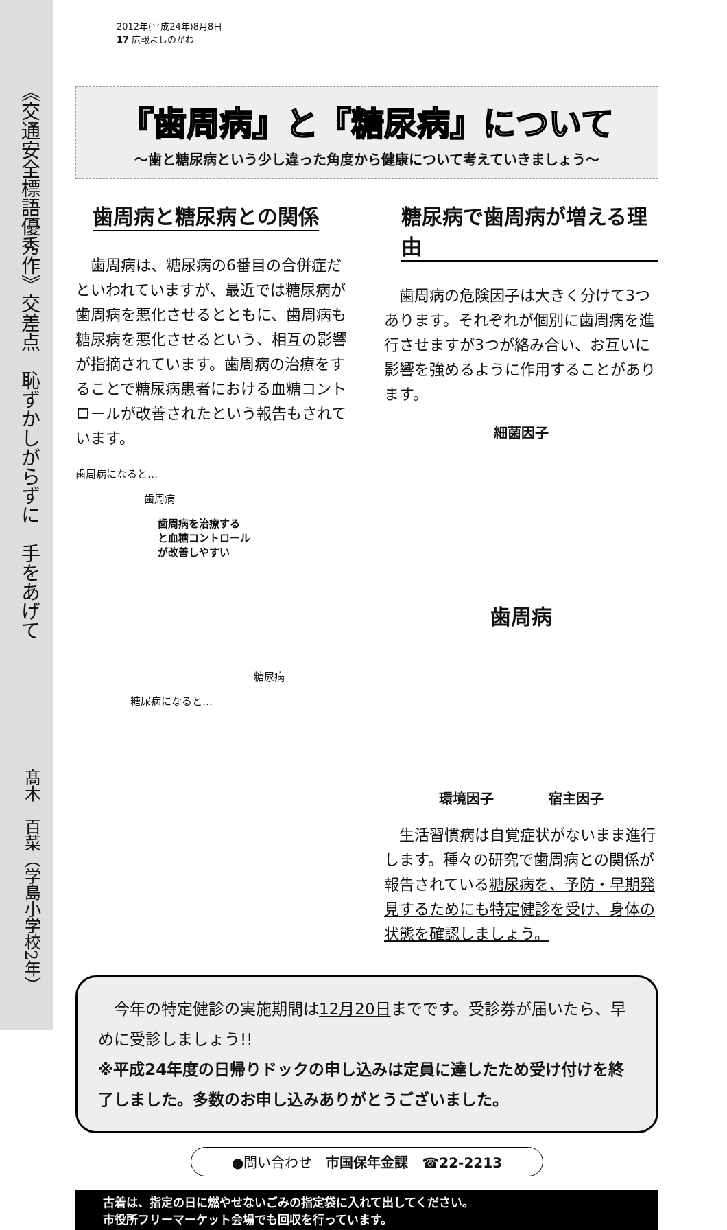《交通安全標語優秀作》交差点　恥ずかしがらずに　手をあげて
髙木　百菜（学島小学校2年）
2012年(平成24年)8月8日
17 広報よしのがわ
『歯周病』と『糖尿病』について
～歯と糖尿病という少し違った角度から健康について考えていきましょう～
歯周病と糖尿病との関係
歯周病は、糖尿病の6番目の合併症だといわれていますが、最近では糖尿病が歯周病を悪化させるとともに、歯周病も糖尿病を悪化させるという、相互の影響が指摘されています。歯周病の治療をすることで糖尿病患者における血糖コントロールが改善されたという報告もされています。
歯周病になると…
歯周病
歯周病を治療する
と血糖コントロール
が改善しやすい
糖尿病
糖尿病になると…
糖尿病で歯周病が増える理由
歯周病の危険因子は大きく分けて3つあります。それぞれが個別に歯周病を進行させますが3つが絡み合い、お互いに影響を強めるように作用することがあります。
細菌因子
歯周病
環境因子　　　　宿主因子
生活習慣病は自覚症状がないまま進行します。種々の研究で歯周病との関係が報告されている糖尿病を、予防・早期発見するためにも特定健診を受け、身体の状態を確認しましょう。
　今年の特定健診の実施期間は12月20日までです。受診券が届いたら、早めに受診しましょう!!
※平成24年度の日帰りドックの申し込みは定員に達したため受け付けを終了しました。多数のお申し込みありがとうございました。
●問い合わせ　市国保年金課　☎22-2213
古着は、指定の日に燃やせないごみの指定袋に入れて出してください。
市役所フリーマーケット会場でも回収を行っています。